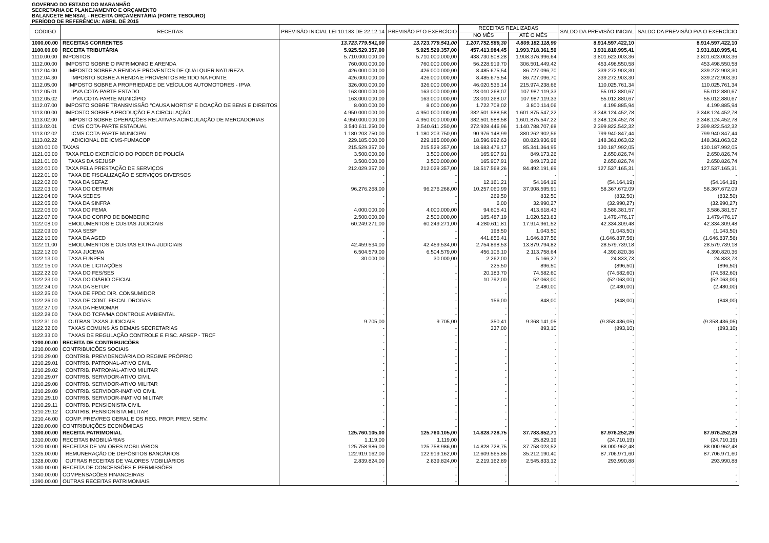GOVERNO DO ESTADO DO MARANHÃO
SECRETARIA DE PLANEJAMENTO E ORÇAMENTO
BALANCETE MENSAL - RECEITA ORÇAMENTÁRIA (FONTE TESOURO)
PERÍODO DE REFERÊNCIA: ABRIL DE 2015
| CÓDIGO | RECEITAS | PREVISÃO INICIAL LEI 10.183 DE 22.12.14 | PREVISÃO P/ O EXERCÍCIO | RECEITAS REALIZADAS | | SALDO DA PREVISÃO INICIAL | SALDO DA PREVISÃO P/A O EXERCÍCIO |
| --- | --- | --- | --- | --- | --- | --- | --- |
| | | | | NO MÊS | ATÉ O MÊS | | |
| 1000.00.00 | RECEITAS CORRENTES | 13.723.779.541,00 | 13.723.779.541,00 | 1.207.752.589,30 | 4.809.182.118,90 | 8.914.597.422,10 | 8.914.597.422,10 |
| 1100.00.00 | RECEITA TRIBUTÁRIA | 5.925.529.357,00 | 5.925.529.357,00 | 457.413.984,45 | 1.993.718.361,59 | 3.931.810.995,41 | 3.931.810.995,41 |
| 1110.00.00 | IMPOSTOS | 5.710.000.000,00 | 5.710.000.000,00 | 438.730.508,28 | 1.908.376.996,64 | 3.801.623.003,36 | 3.801.623.003,36 |
| 1112.00.00 | IMPOSTO SOBRE O PATRIMONIO E ARENDA | 760.000.000,00 | 760.000.000,00 | 56.228.919,70 | 306.501.449,42 | 453.498.550,58 | 453.498.550,58 |
| 1112.04.00 | IMPOSTO SOBRE A RENDA E PROVENTOS DE QUALQUER NATUREZA | 426.000.000,00 | 426.000.000,00 | 8.485.675,54 | 86.727.096,70 | 339.272.903,30 | 339.272.903,30 |
| 1112.04.30 | IMPOSTO SOBRE A RENDA E PROVENTOS RETIDO NA FONTE | 426.000.000,00 | 426.000.000,00 | 8.485.675,54 | 86.727.096,70 | 339.272.903,30 | 339.272.903,30 |
| 1112.05.00 | IMPOSTO SOBRE A PROPRIEDADE DE VEÍCULOS AUTOMOTORES - IPVA | 326.000.000,00 | 326.000.000,00 | 46.020.536,14 | 215.974.238,66 | 110.025.761,34 | 110.025.761,34 |
| 1112.05.01 | IPVA COTA-PARTE ESTADO | 163.000.000,00 | 163.000.000,00 | 23.010.268,07 | 107.987.119,33 | 55.012.880,67 | 55.012.880,67 |
| 1112.05.02 | IPVA COTA-PARTE MUNICÍPIO | 163.000.000,00 | 163.000.000,00 | 23.010.268,07 | 107.987.119,33 | 55.012.880,67 | 55.012.880,67 |
| 1112.07.00 | IMPOSTO SOBRE TRANSMISSÃO "CAUSA MORTIS" E DOAÇÃO DE BENS E DIREITOS | 8.000.000,00 | 8.000.000,00 | 1.722.708,02 | 3.800.114,06 | 4.199.885,94 | 4.199.885,94 |
| 1113.00.00 | IMPOSTO SOBRE A PRODUÇÃO E A CIRCULAÇÃO | 4.950.000.000,00 | 4.950.000.000,00 | 382.501.588,58 | 1.601.875.547,22 | 3.348.124.452,78 | 3.348.124.452,78 |
| 1113.02.00 | IMPOSTO SOBRE OPERAÇÕES RELATIVAS ACIRCULAÇÃO DE MERCADORIAS | 4.950.000.000,00 | 4.950.000.000,00 | 382.501.588,58 | 1.601.875.547,22 | 3.348.124.452,78 | 3.348.124.452,78 |
| 1113.02.01 | ICMS COTA-PARTE ESTADUAL | 3.540.611.250,00 | 3.540.611.250,00 | 272.928.446,96 | 1.140.788.707,68 | 2.399.822.542,32 | 2.399.822.542,32 |
| 1113.02.02 | ICMS COTA-PARTE MUNICIPAL | 1.180.203.750,00 | 1.180.203.750,00 | 90.976.148,99 | 380.262.902,56 | 799.940.847,44 | 799.940.847,44 |
| 1113.02.22 | ADICIONAL DE ICMS-FUMACOP | 229.185.000,00 | 229.185.000,00 | 18.596.992,63 | 80.823.936,98 | 148.361.063,02 | 148.361.063,02 |
| 1120.00.00 | TAXAS | 215.529.357,00 | 215.529.357,00 | 18.683.476,17 | 85.341.364,95 | 130.187.992,05 | 130.187.992,05 |
| 1121.00.00 | TAXA PELO EXERCÍCIO DO PODER DE POLICÍA | 3.500.000,00 | 3.500.000,00 | 165.907,91 | 849.173,26 | 2.650.826,74 | 2.650.826,74 |
| 1121.01.00 | TAXAS DA SEJUSP | 3.500.000,00 | 3.500.000,00 | 165.907,91 | 849.173,26 | 2.650.826,74 | 2.650.826,74 |
| 1122.00.00 | TAXA PELA PRESTAÇÃO DE SERVIÇOS | 212.029.357,00 | 212.029.357,00 | 18.517.568,26 | 84.492.191,69 | 127.537.165,31 | 127.537.165,31 |
| 1122.01.00 | TAXA DE FISCALIZAÇÃO E SERVIÇOS DIVERSOS | - | - | - | - | - | - |
| 1122.02.00 | TAXA DA SEFAZ | - | - | 12.161,21 | 54.164,19 | (54.164,19) | (54.164,19) |
| 1122.03.00 | TAXA DO DETRAN | 96.276.268,00 | 96.276.268,00 | 10.257.060,99 | 37.908.595,91 | 58.367.672,09 | 58.367.672,09 |
| 1122.04.00 | TAXA SEDES | - | - | 269,50 | 832,50 | (832,50) | (832,50) |
| 1122.05.00 | TAXA DA SINFRA | - | - | 6,00 | 32.990,27 | (32.990,27) | (32.990,27) |
| 1122.06.00 | TAXA DO FEMA | 4.000.000,00 | 4.000.000,00 | 94.605,41 | 413.618,43 | 3.586.381,57 | 3.586.381,57 |
| 1122.07.00 | TAXA DO CORPO DE BOMBEIRO | 2.500.000,00 | 2.500.000,00 | 185.487,19 | 1.020.523,83 | 1.479.476,17 | 1.479.476,17 |
| 1122.08.00 | EMOLUMENTOS E CUSTAS JUDICIAIS | 60.249.271,00 | 60.249.271,00 | 4.280.611,81 | 17.914.961,52 | 42.334.309,48 | 42.334.309,48 |
| 1122.09.00 | TAXA SESP | - | - | 198,50 | 1.043,50 | (1.043,50) | (1.043,50) |
| 1122.10.00 | TAXA DA AGED | - | - | 441.856,41 | 1.646.837,56 | (1.646.837,56) | (1.646.837,56) |
| 1122.11.00 | EMOLUMENTOS E CUSTAS EXTRA-JUDICIAIS | 42.459.534,00 | 42.459.534,00 | 2.754.898,53 | 13.879.794,82 | 28.579.739,18 | 28.579.739,18 |
| 1122.12.00 | TAXA JUCEMA | 6.504.579,00 | 6.504.579,00 | 456.106,10 | 2.113.758,64 | 4.390.820,36 | 4.390.820,36 |
| 1122.13.00 | TAXA FUNPEN | 30.000,00 | 30.000,00 | 2.262,00 | 5.166,27 | 24.833,73 | 24.833,73 |
| 1122.15.00 | TAXA DE LICITAÇÕES | - | - | 225,50 | 896,50 | (896,50) | (896,50) |
| 1122.22.00 | TAXA DO FES/SES | - | - | 20.183,70 | 74.582,60 | (74.582,60) | (74.582,60) |
| 1122.23.00 | TAXA DO DIÁRIO OFICIAL | - | - | 10.792,00 | 52.063,00 | (52.063,00) | (52.063,00) |
| 1122.24.00 | TAXA DA SETUR | - | - | - | 2.480,00 | (2.480,00) | (2.480,00) |
| 1122.25.00 | TAXA DE FPDC DIR. CONSUMIDOR | - | - | - | - | - | - |
| 1122.26.00 | TAXA DE CONT. FISCAL DROGAS | - | - | 156,00 | 848,00 | (848,00) | (848,00) |
| 1122.27.00 | TAXA DA HEMOMAR | - | - | - | - | - | - |
| 1122.28.00 | TAXA DO TCFA/MA CONTROLE AMBIENTAL | - | - | - | - | - | - |
| 1122.31.00 | OUTRAS TAXAS JUDICIAIS | 9.705,00 | 9.705,00 | 350,41 | 9.368.141,05 | (9.358.436,05) | (9.358.436,05) |
| 1122.32.00 | TAXAS COMUNS ÀS DEMAIS SECRETARIAS | - | - | 337,00 | 893,10 | (893,10) | (893,10) |
| 1122.33.00 | TAXAS DE REGULAÇÃO CONTROLE E FISC. ARSEP - TRCF | - | - | - | - | - | - |
| 1200.00.00 | RECEITA DE CONTRIBUICÕES | - | - | - | - | - | - |
| 1210.00.00 | CONTRIBUICÕES SOCIAIS | - | - | - | - | - | - |
| 1210.29.00 | CONTRIB. PREVIDENCIÁRIA DO REGIME PRÓPRIO | - | - | - | - | - | - |
| 1210.29.01 | CONTRIB. PATRONAL-ATIVO CIVIL | - | - | - | - | - | - |
| 1210.29.02 | CONTRIB. PATRONAL-ATIVO MILITAR | - | - | - | - | - | - |
| 1210.29.07 | CONTRIB. SERVIDOR-ATIVO CIVIL | - | - | - | - | - | - |
| 1210.29.08 | CONTRIB. SERVIDOR-ATIVO MILITAR | - | - | - | - | - | - |
| 1210.29.09 | CONTRIB. SERVIDOR-INATIVO CIVIL | - | - | - | - | - | - |
| 1210.29.10 | CONTRIB. SERVIDOR-INATIVO MILITAR | - | - | - | - | - | - |
| 1210.29.11 | CONTRIB. PENSIONISTA CIVIL | - | - | - | - | - | - |
| 1210.29.12 | CONTRIB. PENSIONISTA MILITAR | - | - | - | - | - | - |
| 1210.46.00 | COMP. PREV/REG GERAL E OS REG. PROP. PREV. SERV. | - | - | - | - | - | - |
| 1220.00.00 | CONTRIBUIÇÕES ECONÔMICAS | - | - | - | - | - | - |
| 1300.00.00 | RECEITA PATRIMONIAL | 125.760.105,00 | 125.760.105,00 | 14.828.728,75 | 37.783.852,71 | 87.976.252,29 | 87.976.252,29 |
| 1310.00.00 | RECEITAS IMOBILIÁRIAS | 1.119,00 | 1.119,00 | - | 25.829,19 | (24.710,19) | (24.710,19) |
| 1320.00.00 | RECEITAS DE VALORES MOBILIÁRIOS | 125.758.986,00 | 125.758.986,00 | 14.828.728,75 | 37.758.023,52 | 88.000.962,48 | 88.000.962,48 |
| 1325.00.00 | REMUNERAÇÃO DE DEPÓSITOS BANCÁRIOS | 122.919.162,00 | 122.919.162,00 | 12.609.565,86 | 35.212.190,40 | 87.706.971,60 | 87.706.971,60 |
| 1328.00.00 | OUTRAS RECEITAS DE VALORES MOBILIÁRIOS | 2.839.824,00 | 2.839.824,00 | 2.219.162,89 | 2.545.833,12 | 293.990,88 | 293.990,88 |
| 1330.00.00 | RECEITA DE CONCESSÕES E PERMISSÕES | - | - | - | - | - | - |
| 1340.00.00 | COMPENSACÕES FINANCEIRAS | - | - | - | - | - | - |
| 1390.00.00 | OUTRAS RECEITAS PATRIMONIAIS | - | - | - | - | - | - |